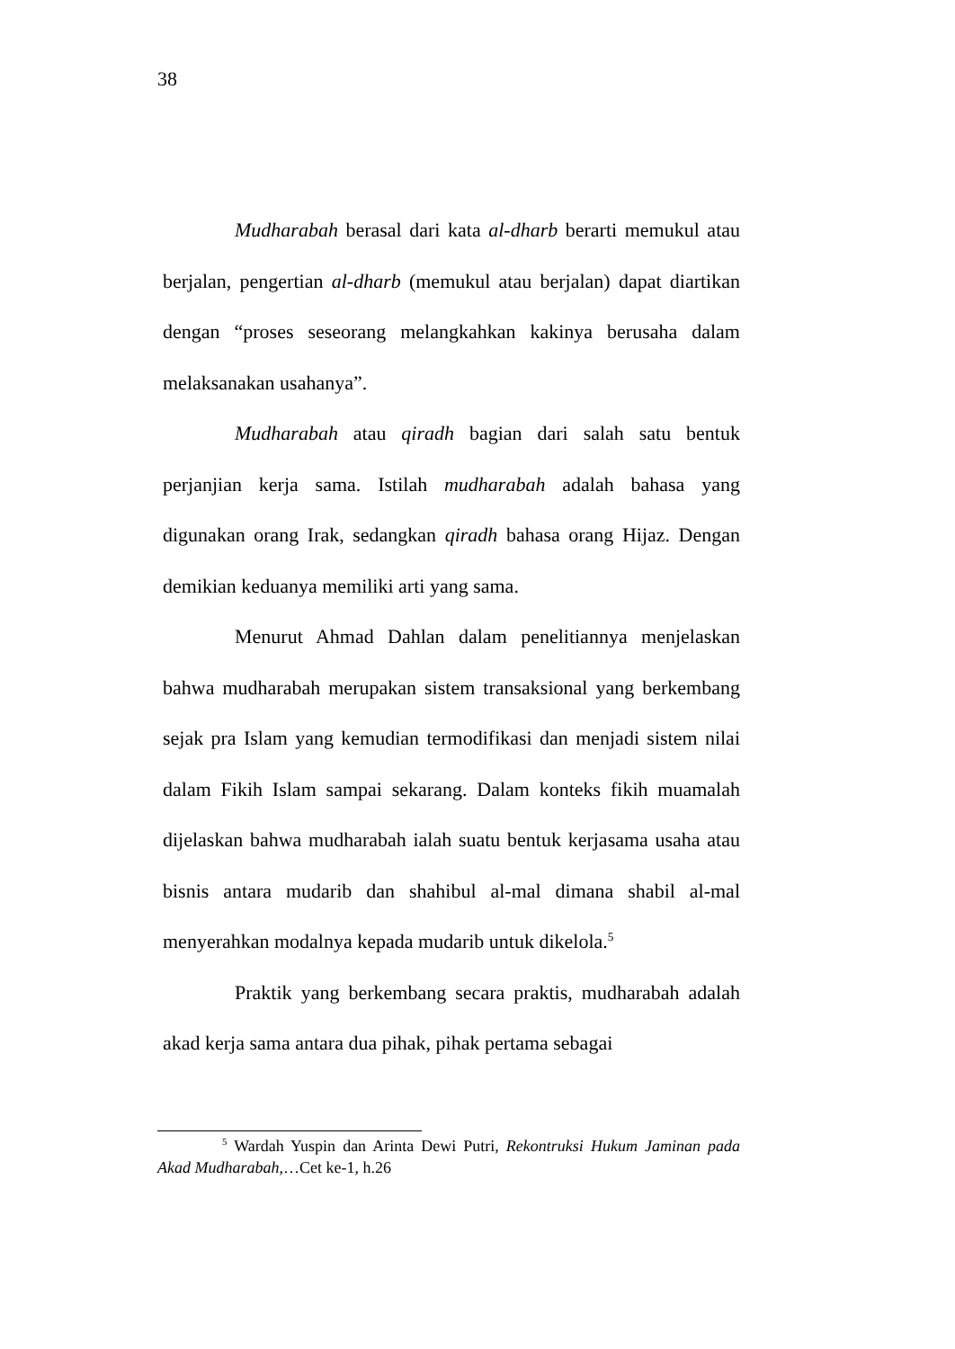38
Mudharabah berasal dari kata al-dharb berarti memukul atau berjalan, pengertian al-dharb (memukul atau berjalan) dapat diartikan dengan “proses seseorang melangkahkan kakinya berusaha dalam melaksanakan usahanya”.
Mudharabah atau qiradh bagian dari salah satu bentuk perjanjian kerja sama. Istilah mudharabah adalah bahasa yang digunakan orang Irak, sedangkan qiradh bahasa orang Hijaz. Dengan demikian keduanya memiliki arti yang sama.
Menurut Ahmad Dahlan dalam penelitiannya menjelaskan bahwa mudharabah merupakan sistem transaksional yang berkembang sejak pra Islam yang kemudian termodifikasi dan menjadi sistem nilai dalam Fikih Islam sampai sekarang. Dalam konteks fikih muamalah dijelaskan bahwa mudharabah ialah suatu bentuk kerjasama usaha atau bisnis antara mudarib dan shahibul al-mal dimana shabil al-mal menyerahkan modalnya kepada mudarib untuk dikelola.<sup>5</sup>
Praktik yang berkembang secara praktis, mudharabah adalah akad kerja sama antara dua pihak, pihak pertama sebagai
<sup>5</sup> Wardah Yuspin dan Arinta Dewi Putri, Rekontruksi Hukum Jaminan pada Akad Mudharabah,…Cet ke-1, h.26